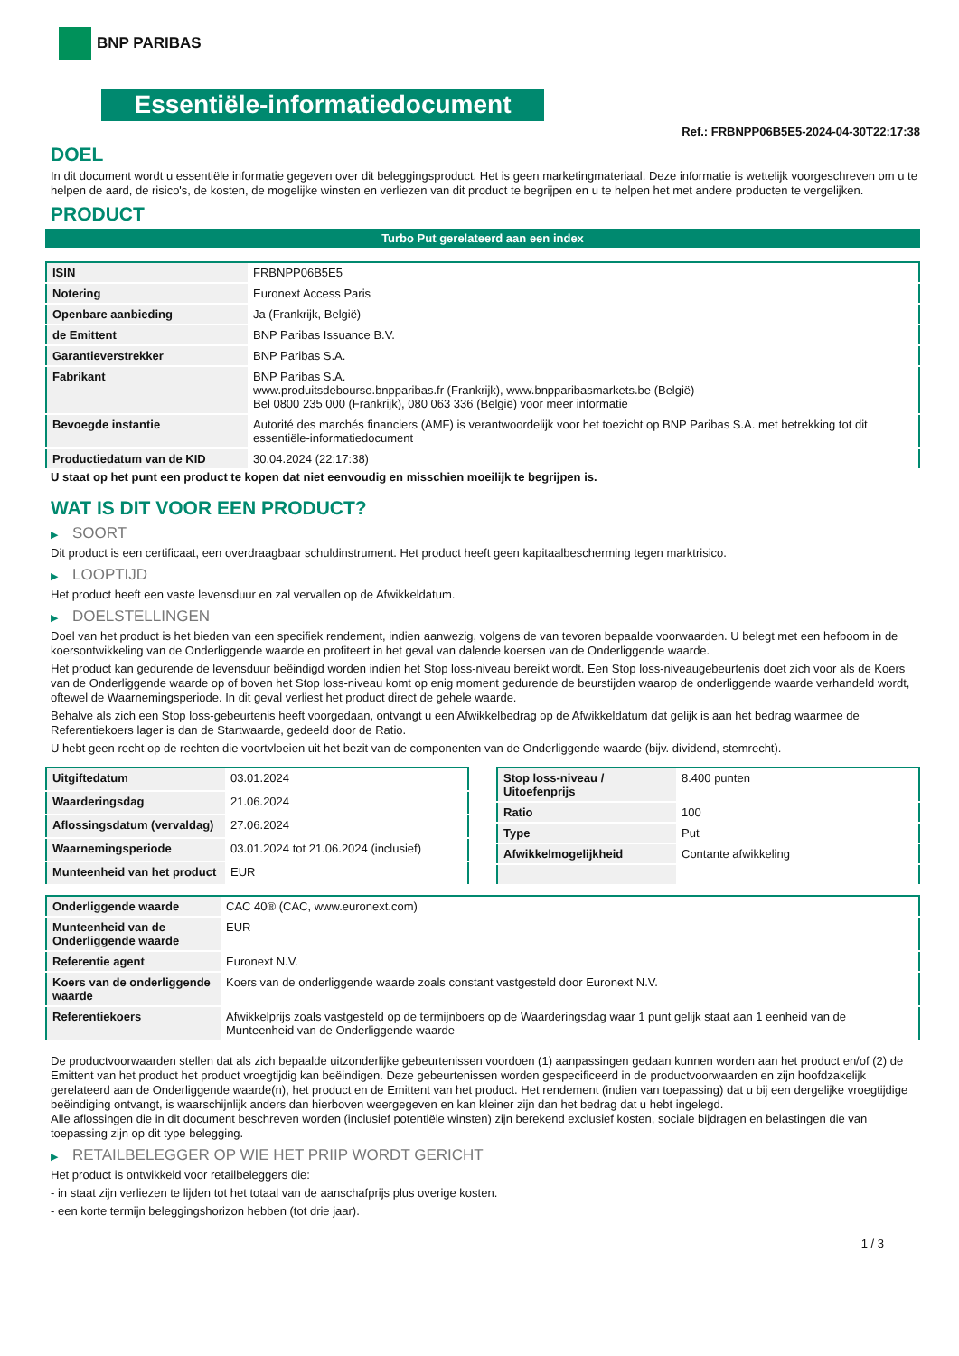BNP PARIBAS
Essentiële-informatiedocument
Ref.: FRBNPP06B5E5-2024-04-30T22:17:38
DOEL
In dit document wordt u essentiële informatie gegeven over dit beleggingsproduct. Het is geen marketingmateriaal. Deze informatie is wettelijk voorgeschreven om u te helpen de aard, de risico's, de kosten, de mogelijke winsten en verliezen van dit product te begrijpen en u te helpen het met andere producten te vergelijken.
PRODUCT
Turbo Put gerelateerd aan een index
| ISIN | FRBNPP06B5E5 |
| Notering | Euronext Access Paris |
| Openbare aanbieding | Ja (Frankrijk, België) |
| de Emittent | BNP Paribas Issuance B.V. |
| Garantieverstrekker | BNP Paribas S.A. |
| Fabrikant | BNP Paribas S.A. www.produitsdebourse.bnpparibas.fr (Frankrijk), www.bnpparibasmarkets.be (België) Bel 0800 235 000 (Frankrijk), 080 063 336 (België) voor meer informatie |
| Bevoegde instantie | Autorité des marchés financiers (AMF) is verantwoordelijk voor het toezicht op BNP Paribas S.A. met betrekking tot dit essentiële-informatiedocument |
| Productiedatum van de KID | 30.04.2024 (22:17:38) |
U staat op het punt een product te kopen dat niet eenvoudig en misschien moeilijk te begrijpen is.
WAT IS DIT VOOR EEN PRODUCT?
▶ SOORT
Dit product is een certificaat, een overdraagbaar schuldinstrument. Het product heeft geen kapitaalbescherming tegen marktrisico.
▶ LOOPTIJD
Het product heeft een vaste levensduur en zal vervallen op de Afwikkeldatum.
▶ DOELSTELLINGEN
Doel van het product is het bieden van een specifiek rendement, indien aanwezig, volgens de van tevoren bepaalde voorwaarden. U belegt met een hefboom in de koersontwikkeling van de Onderliggende waarde en profiteert in het geval van dalende koersen van de Onderliggende waarde.
Het product kan gedurende de levensduur beëindigd worden indien het Stop loss-niveau bereikt wordt. Een Stop loss-niveaugebeurtenis doet zich voor als de Koers van de Onderliggende waarde op of boven het Stop loss-niveau komt op enig moment gedurende de beurstijden waarop de onderliggende waarde verhandeld wordt, oftewel de Waarnemingsperiode. In dit geval verliest het product direct de gehele waarde.
Behalve als zich een Stop loss-gebeurtenis heeft voorgedaan, ontvangt u een Afwikkelbedrag op de Afwikkeldatum dat gelijk is aan het bedrag waarmee de Referentiekoers lager is dan de Startwaarde, gedeeld door de Ratio.
U hebt geen recht op de rechten die voortvloeien uit het bezit van de componenten van de Onderliggende waarde (bijv. dividend, stemrecht).
| Uitgiftedatum | 03.01.2024 |
| Waarderingsdag | 21.06.2024 |
| Aflossingsdatum (vervaldag) | 27.06.2024 |
| Waarnemingsperiode | 03.01.2024 tot 21.06.2024 (inclusief) |
| Munteenheid van het product | EUR |
| Stop loss-niveau / Uitoefenprijs | 8.400 punten |
| Ratio | 100 |
| Type | Put |
| Afwikkelmogelijkheid | Contante afwikkeling |
| Onderliggende waarde | CAC 40® (CAC, www.euronext.com) |
| Munteenheid van de Onderliggende waarde | EUR |
| Referentie agent | Euronext N.V. |
| Koers van de onderliggende waarde | Koers van de onderliggende waarde zoals constant vastgesteld door Euronext N.V. |
| Referentiekoers | Afwikkelprijs zoals vastgesteld op de termijnboers op de Waarderingsdag waar 1 punt gelijk staat aan 1 eenheid van de Munteenheid van de Onderliggende waarde |
De productvoorwaarden stellen dat als zich bepaalde uitzonderlijke gebeurtenissen voordoen (1) aanpassingen gedaan kunnen worden aan het product en/of (2) de Emittent van het product het product vroegtijdig kan beëindigen. Deze gebeurtenissen worden gespecificeerd in de productvoorwaarden en zijn hoofdzakelijk gerelateerd aan de Onderliggende waarde(n), het product en de Emittent van het product. Het rendement (indien van toepassing) dat u bij een dergelijke vroegtijdige beëindiging ontvangt, is waarschijnlijk anders dan hierboven weergegeven en kan kleiner zijn dan het bedrag dat u hebt ingelegd.
Alle aflossingen die in dit document beschreven worden (inclusief potentiële winsten) zijn berekend exclusief kosten, sociale bijdragen en belastingen die van toepassing zijn op dit type belegging.
▶ RETAILBELEGGER OP WIE HET PRIIP WORDT GERICHT
Het product is ontwikkeld voor retailbeleggers die:
- in staat zijn verliezen te lijden tot het totaal van de aanschafprijs plus overige kosten.
- een korte termijn beleggingshorizon hebben (tot drie jaar).
1 / 3